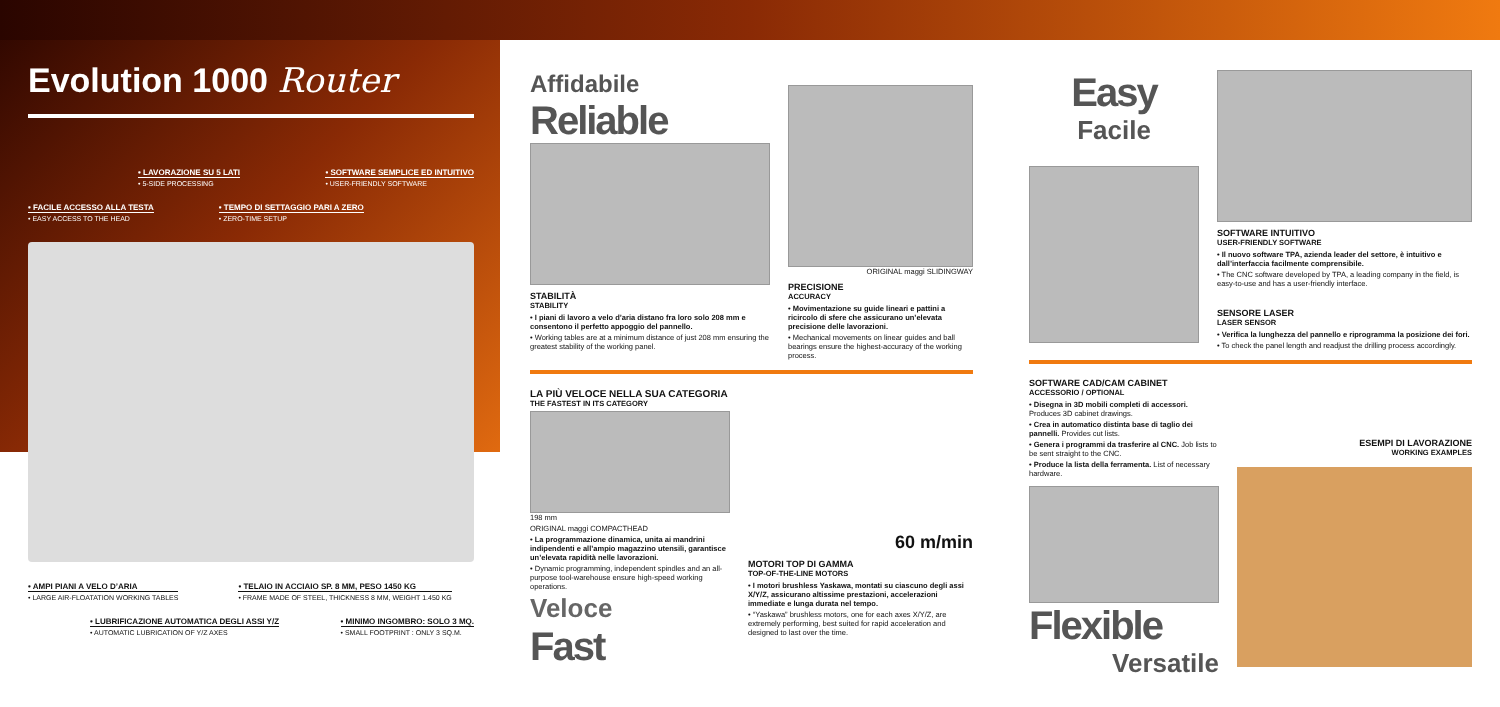Evolution 1000 Router
• LAVORAZIONE SU 5 LATI
• 5-SIDE PROCESSING
• SOFTWARE SEMPLICE ED INTUITIVO
• USER-FRIENDLY SOFTWARE
• FACILE ACCESSO ALLA TESTA
• EASY ACCESS TO THE HEAD
• TEMPO DI SETTAGGIO PARI A ZERO
• ZERO-TIME SETUP
• AMPI PIANI A VELO D’ARIA
• LARGE AIR-FLOATATION WORKING TABLES
• TELAIO IN ACCIAIO SP. 8 MM, PESO 1450 KG
• FRAME MADE OF STEEL, THICKNESS 8 MM, WEIGHT 1.450 KG
• LUBRIFICAZIONE AUTOMATICA DEGLI ASSI Y/Z
• AUTOMATIC LUBRICATION OF Y/Z AXES
• MINIMO INGOMBRO: SOLO 3 MQ.
• SMALL FOOTPRINT : ONLY 3 SQ.M.
Affidabile
Reliable
STABILITÀ
STABILITY
• I piani di lavoro a velo d’aria distano fra loro solo 208 mm e consentono il perfetto appoggio del pannello.
• Working tables are at a minimum distance of just 208 mm ensuring the greatest stability of the working panel.
ORIGINAL maggi SLIDINGWAY
PRECISIONE
ACCURACY
• Movimentazione su guide lineari e pattini a ricircolo di sfere che assicurano un’elevata precisione delle lavorazioni.
• Mechanical movements on linear guides and ball bearings ensure the highest-accuracy of the working process.
LA PIÙ VELOCE NELLA SUA CATEGORIA
THE FASTEST IN ITS CATEGORY
198 mm
ORIGINAL maggi COMPACTHEAD
• La programmazione dinamica, unita ai mandrini indipendenti e all’ampio magazzino utensili, garantisce un’elevata rapidità nelle lavorazioni.
• Dynamic programming, independent spindles and an all-purpose tool-warehouse ensure high-speed working operations.
Veloce
Fast
60 m/min
MOTORI TOP DI GAMMA
TOP-OF-THE-LINE MOTORS
• I motori brushless Yaskawa, montati su ciascuno degli assi X/Y/Z, assicurano altissime prestazioni, accelerazioni immediate e lunga durata nel tempo.
• “Yaskawa” brushless motors, one for each axes X/Y/Z, are extremely performing, best suited for rapid acceleration and designed to last over the time.
Easy
Facile
SOFTWARE INTUITIVO
USER-FRIENDLY SOFTWARE
• Il nuovo software TPA, azienda leader del settore, è intuitivo e dall’interfaccia facilmente comprensibile.
• The CNC software developed by TPA, a leading company in the field, is easy-to-use and has a user-friendly interface.
SENSORE LASER
LASER SENSOR
• Verifica la lunghezza del pannello e riprogramma la posizione dei fori.
• To check the panel length and readjust the drilling process accordingly.
SOFTWARE CAD/CAM CABINET
ACCESSORIO / OPTIONAL
• Disegna in 3D mobili completi di accessori. Produces 3D cabinet drawings.
• Crea in automatico distinta base di taglio dei pannelli. Provides cut lists.
• Genera i programmi da trasferire al CNC. Job lists to be sent straight to the CNC.
• Produce la lista della ferramenta. List of necessary hardware.
Flexible
Versatile
ESEMPI DI LAVORAZIONE
WORKING EXAMPLES